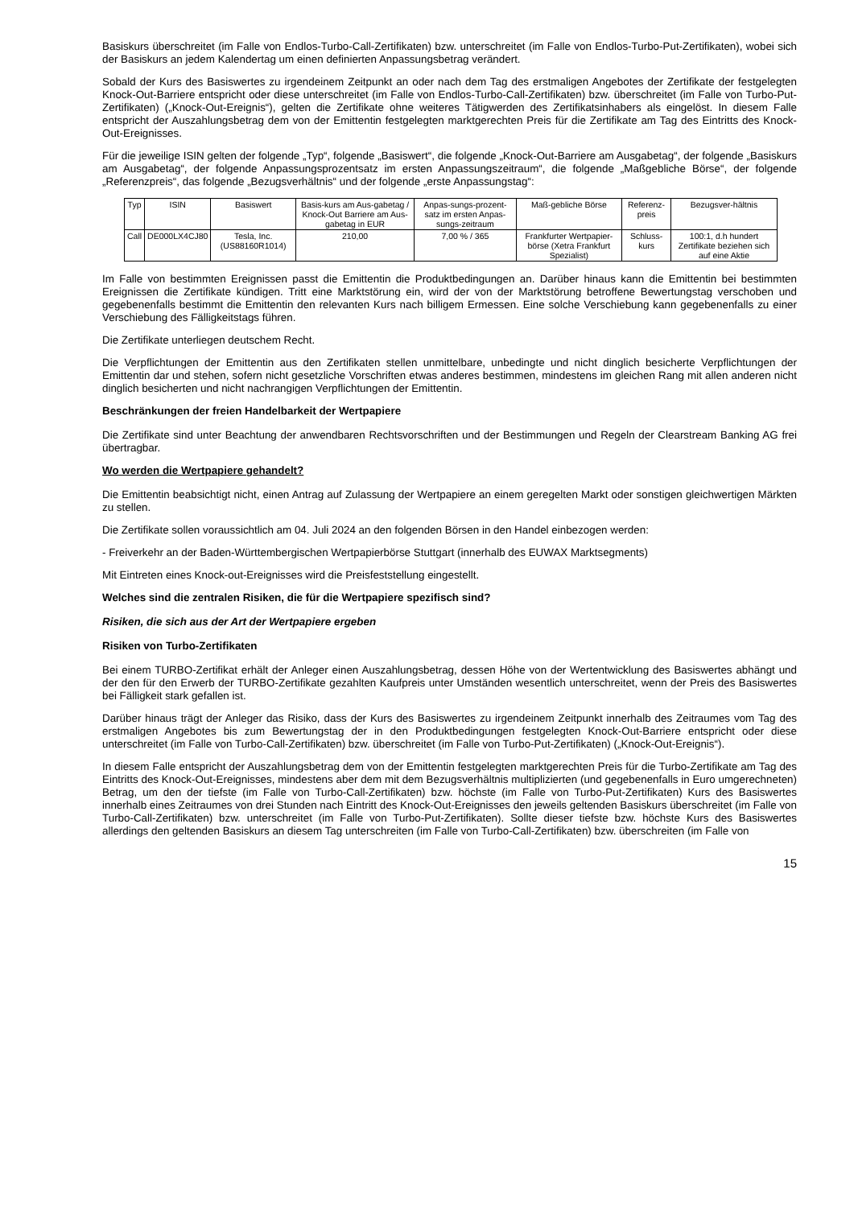Basiskurs überschreitet (im Falle von Endlos-Turbo-Call-Zertifikaten) bzw. unterschreitet (im Falle von Endlos-Turbo-Put-Zertifikaten), wobei sich der Basiskurs an jedem Kalendertag um einen definierten Anpassungsbetrag verändert.
Sobald der Kurs des Basiswertes zu irgendeinem Zeitpunkt an oder nach dem Tag des erstmaligen Angebotes der Zertifikate der festgelegten Knock-Out-Barriere entspricht oder diese unterschreitet (im Falle von Endlos-Turbo-Call-Zertifikaten) bzw. überschreitet (im Falle von Turbo-Put-Zertifikaten) („Knock-Out-Ereignis“), gelten die Zertifikate ohne weiteres Tätigwerden des Zertifikatsinhabers als eingelöst. In diesem Falle entspricht der Auszahlungsbetrag dem von der Emittentin festgelegten marktgerechten Preis für die Zertifikate am Tag des Eintritts des Knock-Out-Ereignisses.
Für die jeweilige ISIN gelten der folgende „Typ“, folgende „Basiswert“, die folgende „Knock-Out-Barriere am Ausgabetag“, der folgende „Basiskurs am Ausgabetag“, der folgende Anpassungsprozentsatz im ersten Anpassungszeitraum“, die folgende „Maßgebliche Börse“, der folgende „Referenzpreis“, das folgende „Bezugsverhältnis“ und der folgende „erste Anpassungstag“:
| Typ | ISIN | Basiswert | Basis-kurs am Aus-gabetag / Knock-Out Barriere am Aus-gabetag in EUR | Anpas-sungs-prozent-satz im ersten Anpas-sungs-zeitraum | Maß-gebliche Börse | Referenz-preis | Bezugsver-hältnis |
| --- | --- | --- | --- | --- | --- | --- | --- |
| Call | DE000LX4CJ80 | Tesla, Inc. (US88160R1014) | 210,00 | 7,00 % / 365 | Frankfurter Wertpapier-börse (Xetra Frankfurt Spezialist) | Schluss-kurs | 100:1, d.h hundert Zertifikate beziehen sich auf eine Aktie |
Im Falle von bestimmten Ereignissen passt die Emittentin die Produktbedingungen an. Darüber hinaus kann die Emittentin bei bestimmten Ereignissen die Zertifikate kündigen. Tritt eine Marktstörung ein, wird der von der Marktstörung betroffene Bewertungstag verschoben und gegebenenfalls bestimmt die Emittentin den relevanten Kurs nach billigem Ermessen. Eine solche Verschiebung kann gegebenenfalls zu einer Verschiebung des Fälligkeitstags führen.
Die Zertifikate unterliegen deutschem Recht.
Die Verpflichtungen der Emittentin aus den Zertifikaten stellen unmittelbare, unbedingte und nicht dinglich besicherte Verpflichtungen der Emittentin dar und stehen, sofern nicht gesetzliche Vorschriften etwas anderes bestimmen, mindestens im gleichen Rang mit allen anderen nicht dinglich besicherten und nicht nachrangigen Verpflichtungen der Emittentin.
Beschränkungen der freien Handelbarkeit der Wertpapiere
Die Zertifikate sind unter Beachtung der anwendbaren Rechtsvorschriften und der Bestimmungen und Regeln der Clearstream Banking AG frei übertragbar.
Wo werden die Wertpapiere gehandelt?
Die Emittentin beabsichtigt nicht, einen Antrag auf Zulassung der Wertpapiere an einem geregelten Markt oder sonstigen gleichwertigen Märkten zu stellen.
Die Zertifikate sollen voraussichtlich am 04. Juli 2024 an den folgenden Börsen in den Handel einbezogen werden:
- Freiverkehr an der Baden-Württembergischen Wertpapierbörse Stuttgart (innerhalb des EUWAX Marktsegments)
Mit Eintreten eines Knock-out-Ereignisses wird die Preisfeststellung eingestellt.
Welches sind die zentralen Risiken, die für die Wertpapiere spezifisch sind?
Risiken, die sich aus der Art der Wertpapiere ergeben
Risiken von Turbo-Zertifikaten
Bei einem TURBO-Zertifikat erhält der Anleger einen Auszahlungsbetrag, dessen Höhe von der Wertentwicklung des Basiswertes abhängt und der den für den Erwerb der TURBO-Zertifikate gezahlten Kaufpreis unter Umständen wesentlich unterschreitet, wenn der Preis des Basiswertes bei Fälligkeit stark gefallen ist.
Darüber hinaus trägt der Anleger das Risiko, dass der Kurs des Basiswertes zu irgendeinem Zeitpunkt innerhalb des Zeitraumes vom Tag des erstmaligen Angebotes bis zum Bewertungstag der in den Produktbedingungen festgelegten Knock-Out-Barriere entspricht oder diese unterschreitet (im Falle von Turbo-Call-Zertifikaten) bzw. überschreitet (im Falle von Turbo-Put-Zertifikaten) („Knock-Out-Ereignis“).
In diesem Falle entspricht der Auszahlungsbetrag dem von der Emittentin festgelegten marktgerechten Preis für die Turbo-Zertifikate am Tag des Eintritts des Knock-Out-Ereignisses, mindestens aber dem mit dem Bezugsverhältnis multiplizierten (und gegebenenfalls in Euro umgerechneten) Betrag, um den der tiefste (im Falle von Turbo-Call-Zertifikaten) bzw. höchste (im Falle von Turbo-Put-Zertifikaten) Kurs des Basiswertes innerhalb eines Zeitraumes von drei Stunden nach Eintritt des Knock-Out-Ereignisses den jeweils geltenden Basiskurs überschreitet (im Falle von Turbo-Call-Zertifikaten) bzw. unterschreitet (im Falle von Turbo-Put-Zertifikaten). Sollte dieser tiefste bzw. höchste Kurs des Basiswertes allerdings den geltenden Basiskurs an diesem Tag unterschreiten (im Falle von Turbo-Call-Zertifikaten) bzw. überschreiten (im Falle von
15